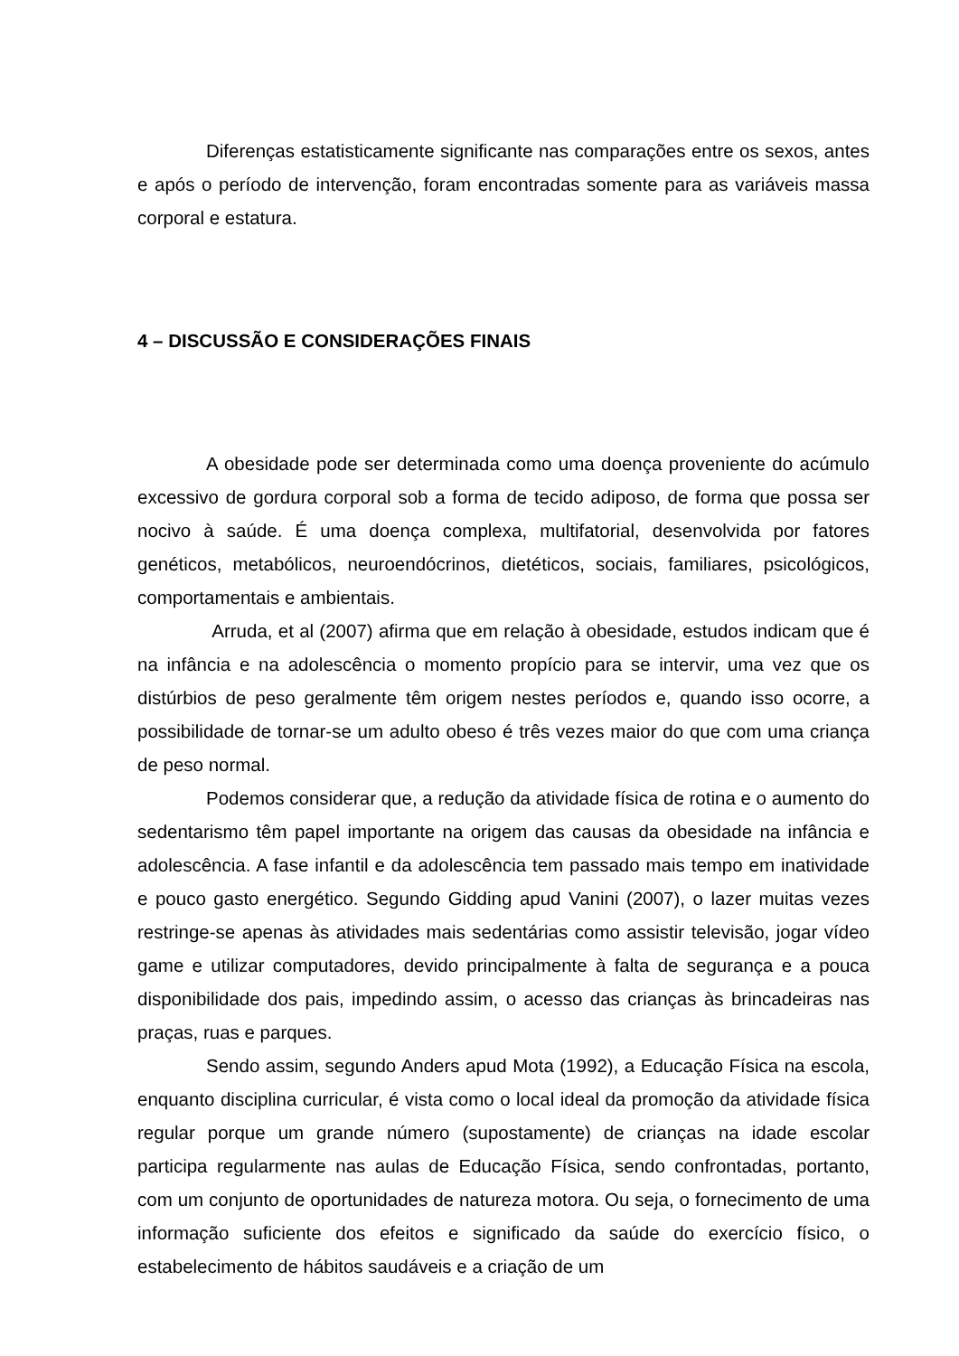Diferenças estatisticamente significante nas comparações entre os sexos, antes e após o período de intervenção, foram encontradas somente para as variáveis massa corporal e estatura.
4 – DISCUSSÃO E CONSIDERAÇÕES FINAIS
A obesidade pode ser determinada como uma doença proveniente do acúmulo excessivo de gordura corporal sob a forma de tecido adiposo, de forma que possa ser nocivo à saúde. É uma doença complexa, multifatorial, desenvolvida por fatores genéticos, metabólicos, neuroendócrinos, dietéticos, sociais, familiares, psicológicos, comportamentais e ambientais.
Arruda, et al (2007) afirma que em relação à obesidade, estudos indicam que é na infância e na adolescência o momento propício para se intervir, uma vez que os distúrbios de peso geralmente têm origem nestes períodos e, quando isso ocorre, a possibilidade de tornar-se um adulto obeso é três vezes maior do que com uma criança de peso normal.
Podemos considerar que, a redução da atividade física de rotina e o aumento do sedentarismo têm papel importante na origem das causas da obesidade na infância e adolescência. A fase infantil e da adolescência tem passado mais tempo em inatividade e pouco gasto energético. Segundo Gidding apud Vanini (2007), o lazer muitas vezes restringe-se apenas às atividades mais sedentárias como assistir televisão, jogar vídeo game e utilizar computadores, devido principalmente à falta de segurança e a pouca disponibilidade dos pais, impedindo assim, o acesso das crianças às brincadeiras nas praças, ruas e parques.
Sendo assim, segundo Anders apud Mota (1992), a Educação Física na escola, enquanto disciplina curricular, é vista como o local ideal da promoção da atividade física regular porque um grande número (supostamente) de crianças na idade escolar participa regularmente nas aulas de Educação Física, sendo confrontadas, portanto, com um conjunto de oportunidades de natureza motora. Ou seja, o fornecimento de uma informação suficiente dos efeitos e significado da saúde do exercício físico, o estabelecimento de hábitos saudáveis e a criação de um